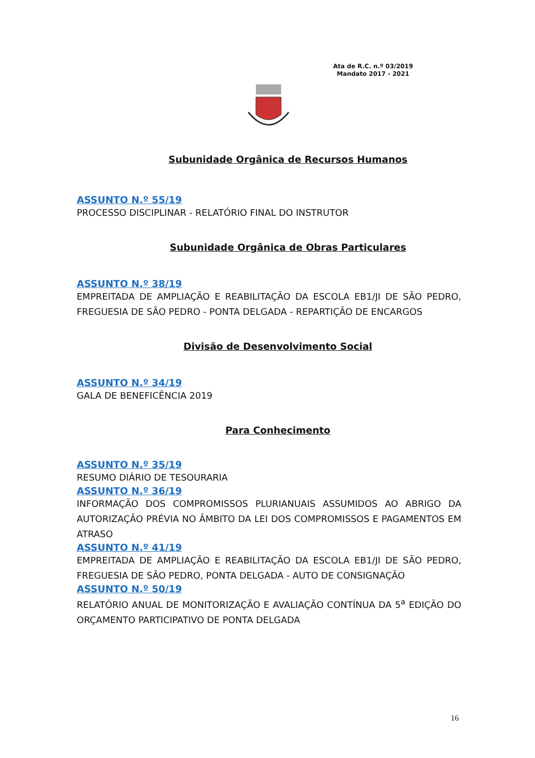Ata de R.C. n.º 03/2019
Mandato 2017 - 2021
Subunidade Orgânica de Recursos Humanos
ASSUNTO N.º 55/19
PROCESSO DISCIPLINAR - RELATÓRIO FINAL DO INSTRUTOR
Subunidade Orgânica de Obras Particulares
ASSUNTO N.º 38/19
EMPREITADA DE AMPLIAÇÃO E REABILITAÇÃO DA ESCOLA EB1/JI DE SÃO PEDRO, FREGUESIA DE SÃO PEDRO - PONTA DELGADA - REPARTIÇÃO DE ENCARGOS
Divisão de Desenvolvimento Social
ASSUNTO N.º 34/19
GALA DE BENEFICÊNCIA 2019
Para Conhecimento
ASSUNTO N.º 35/19
RESUMO DIÁRIO DE TESOURARIA
ASSUNTO N.º 36/19
INFORMAÇÃO DOS COMPROMISSOS PLURIANUAIS ASSUMIDOS AO ABRIGO DA AUTORIZAÇÃO PRÉVIA NO ÂMBITO DA LEI DOS COMPROMISSOS E PAGAMENTOS EM ATRASO
ASSUNTO N.º 41/19
EMPREITADA DE AMPLIAÇÃO E REABILITAÇÃO DA ESCOLA EB1/JI DE SÃO PEDRO, FREGUESIA DE SÃO PEDRO, PONTA DELGADA - AUTO DE CONSIGNAÇÃO
ASSUNTO N.º 50/19
RELATÓRIO ANUAL DE MONITORIZAÇÃO E AVALIAÇÃO CONTÍNUA DA 5<sup>a</sup> EDIÇÃO DO ORÇAMENTO PARTICIPATIVO DE PONTA DELGADA
16